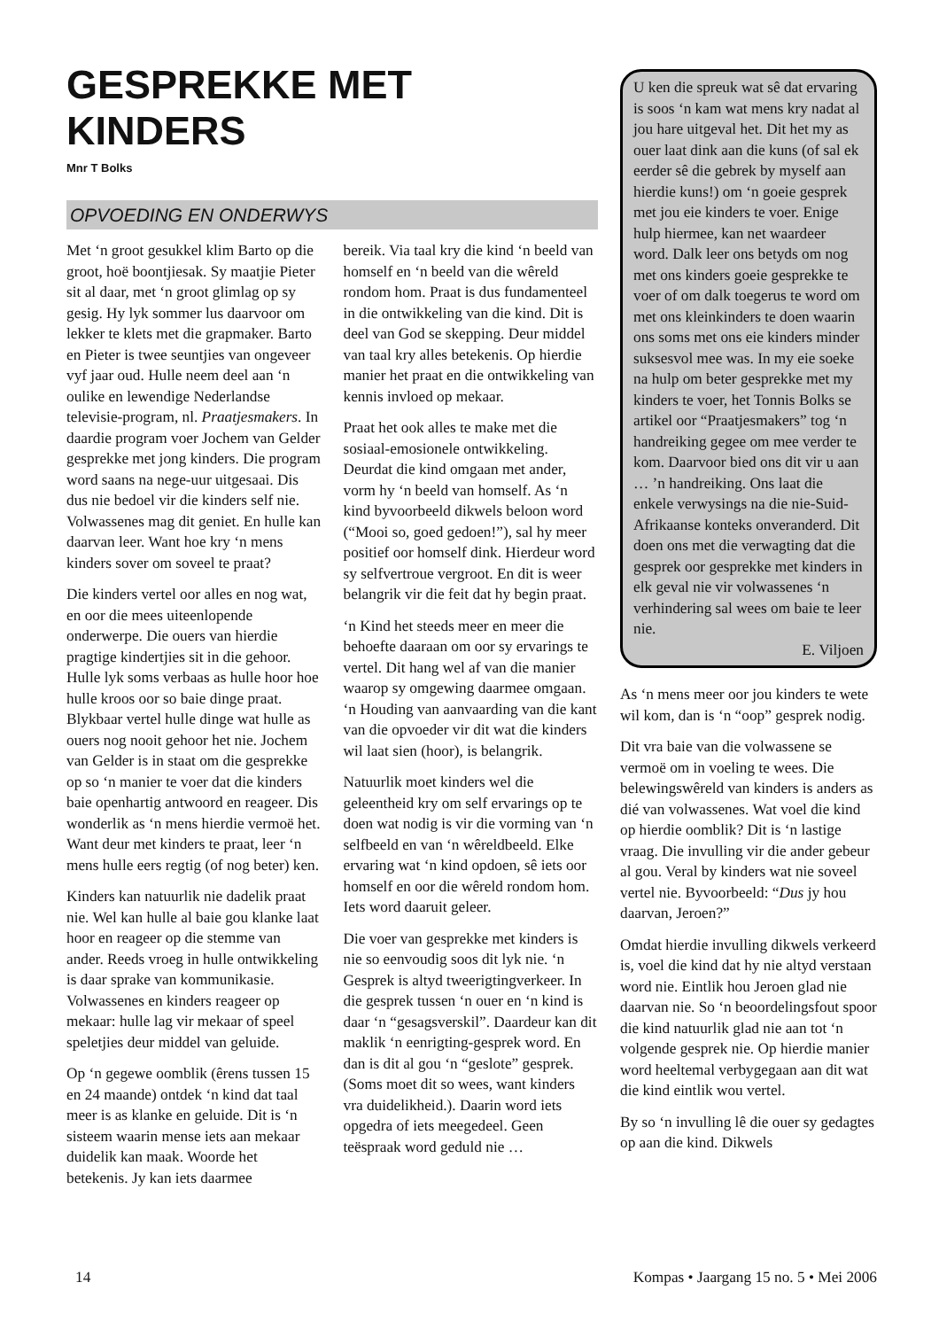GESPREKKE MET KINDERS
Mnr T Bolks
OPVOEDING EN ONDERWYS
Met ‘n groot gesukkel klim Barto op die groot, hoë boontjiesak. Sy maatjie Pieter sit al daar, met ‘n groot glimlag op sy gesig. Hy lyk sommer lus daarvoor om lekker te klets met die grapmaker. Barto en Pieter is twee seuntjies van ongeveer vyf jaar oud. Hulle neem deel aan ‘n oulike en lewendige Nederlandse televisie-program, nl. Praatjesmakers. In daardie program voer Jochem van Gelder gesprekke met jong kinders. Die program word saans na nege-uur uitgesaai. Dis dus nie bedoel vir die kinders self nie. Volwassenes mag dit geniet. En hulle kan daarvan leer. Want hoe kry ‘n mens kinders sover om soveel te praat?
Die kinders vertel oor alles en nog wat, en oor die mees uiteenlopende onderwerpe. Die ouers van hierdie pragtige kindertjies sit in die gehoor. Hulle lyk soms verbaas as hulle hoor hoe hulle kroos oor so baie dinge praat. Blykbaar vertel hulle dinge wat hulle as ouers nog nooit gehoor het nie. Jochem van Gelder is in staat om die gesprekke op so ‘n manier te voer dat die kinders baie openhartig antwoord en reageer. Dis wonderlik as ‘n mens hierdie vermoë het. Want deur met kinders te praat, leer ‘n mens hulle eers regtig (of nog beter) ken.
Kinders kan natuurlik nie dadelik praat nie. Wel kan hulle al baie gou klanke laat hoor en reageer op die stemme van ander. Reeds vroeg in hulle ontwikkeling is daar sprake van kommunikasie. Volwassenes en kinders reageer op mekaar: hulle lag vir mekaar of speel speletjies deur middel van geluide.
Op ‘n gegewe oomblik (êrens tussen 15 en 24 maande) ontdek ‘n kind dat taal meer is as klanke en geluide. Dit is ‘n sisteem waarin mense iets aan mekaar duidelik kan maak. Woorde het betekenis. Jy kan iets daarmee
bereik. Via taal kry die kind ‘n beeld van homself en ‘n beeld van die wêreld rondom hom. Praat is dus fundamenteel in die ontwikkeling van die kind. Dit is deel van God se skepping. Deur middel van taal kry alles betekenis. Op hierdie manier het praat en die ontwikkeling van kennis invloed op mekaar.
Praat het ook alles te make met die sosiaal-emosionele ontwikkeling. Deurdat die kind omgaan met ander, vorm hy ‘n beeld van homself. As ‘n kind byvoorbeeld dikwels beloon word (“Mooi so, goed gedoen!”), sal hy meer positief oor homself dink. Hierdeur word sy selfvertroue vergroot. En dit is weer belangrik vir die feit dat hy begin praat.
‘n Kind het steeds meer en meer die behoefte daaraan om oor sy ervarings te vertel. Dit hang wel af van die manier waarop sy omgewing daarmee omgaan. ‘n Houding van aanvaarding van die kant van die opvoeder vir dit wat die kinders wil laat sien (hoor), is belangrik.
Natuurlik moet kinders wel die geleentheid kry om self ervarings op te doen wat nodig is vir die vorming van ‘n selfbeeld en van ‘n wêreldbeeld. Elke ervaring wat ‘n kind opdoen, sê iets oor homself en oor die wêreld rondom hom. Iets word daaruit geleer.
Die voer van gesprekke met kinders is nie so eenvoudig soos dit lyk nie. ‘n Gesprek is altyd tweerigtingverkeer. In die gesprek tussen ‘n ouer en ‘n kind is daar ‘n “gesagsverskil”. Daardeur kan dit maklik ‘n eenrigting-gesprek word. En dan is dit al gou ‘n “geslote” gesprek. (Soms moet dit so wees, want kinders vra duidelikheid.). Daarin word iets opgedra of iets meegedeel. Geen teëspraak word geduld nie …
U ken die spreuk wat sê dat ervaring is soos ‘n kam wat mens kry nadat al jou hare uitgeval het. Dit het my as ouer laat dink aan die kuns (of sal ek eerder sê die gebrek by myself aan hierdie kuns!) om ‘n goeie gesprek met jou eie kinders te voer. Enige hulp hiermee, kan net waardeer word. Dalk leer ons betyds om nog met ons kinders goeie gesprekke te voer of om dalk toegerus te word om met ons kleinkinders te doen waarin ons soms met ons eie kinders minder suksesvol mee was. In my eie soeke na hulp om beter gesprekke met my kinders te voer, het Tonnis Bolks se artikel oor “Praatjesmakers” tog ‘n handreiking gegee om mee verder te kom. Daarvoor bied ons dit vir u aan … ’n handreiking. Ons laat die enkele verwysings na die nie-Suid-Afrikaanse konteks onveranderd. Dit doen ons met die verwagting dat die gesprek oor gesprekke met kinders in elk geval nie vir volwassenes ‘n verhindering sal wees om baie te leer nie.
E. Viljoen
As ‘n mens meer oor jou kinders te wete wil kom, dan is ‘n “oop” gesprek nodig.
Dit vra baie van die volwassene se vermoë om in voeling te wees. Die belewingswêreld van kinders is anders as dié van volwassenes. Wat voel die kind op hierdie oomblik? Dit is ‘n lastige vraag. Die invulling vir die ander gebeur al gou. Veral by kinders wat nie soveel vertel nie. Byvoorbeeld: “Dus jy hou daarvan, Jeroen?”
Omdat hierdie invulling dikwels verkeerd is, voel die kind dat hy nie altyd verstaan word nie. Eintlik hou Jeroen glad nie daarvan nie. So ‘n beoordelingsfout spoor die kind natuurlik glad nie aan tot ‘n volgende gesprek nie. Op hierdie manier word heeltemal verbygegaan aan dit wat die kind eintlik wou vertel.
By so ‘n invulling lê die ouer sy gedagtes op aan die kind. Dikwels
14 Kompas • Jaargang 15 no. 5 • Mei 2006